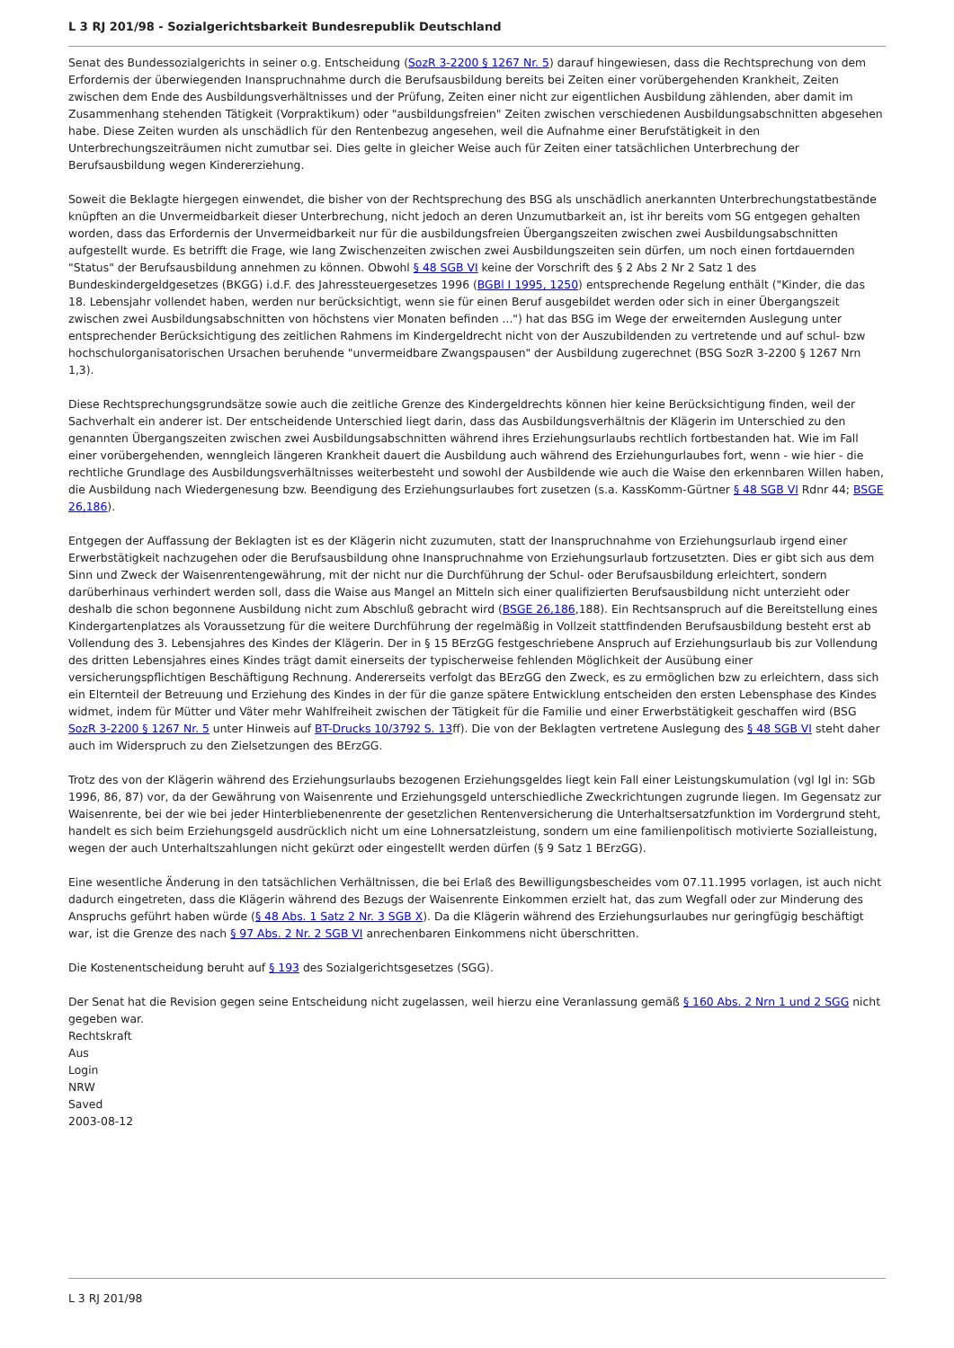L 3 RJ 201/98 - Sozialgerichtsbarkeit Bundesrepublik Deutschland
Senat des Bundessozialgerichts in seiner o.g. Entscheidung (SozR 3-2200 § 1267 Nr. 5) darauf hingewiesen, dass die Rechtsprechung von dem Erfordernis der überwiegenden Inanspruchnahme durch die Berufsausbildung bereits bei Zeiten einer vorübergehenden Krankheit, Zeiten zwischen dem Ende des Ausbildungsverhältnisses und der Prüfung, Zeiten einer nicht zur eigentlichen Ausbildung zählenden, aber damit im Zusammenhang stehenden Tätigkeit (Vorpraktikum) oder "ausbildungsfreien" Zeiten zwischen verschiedenen Ausbildungsabschnitten abgesehen habe. Diese Zeiten wurden als unschädlich für den Rentenbezug angesehen, weil die Aufnahme einer Berufstätigkeit in den Unterbrechungszeiträumen nicht zumutbar sei. Dies gelte in gleicher Weise auch für Zeiten einer tatsächlichen Unterbrechung der Berufsausbildung wegen Kindererziehung.
Soweit die Beklagte hiergegen einwendet, die bisher von der Rechtsprechung des BSG als unschädlich anerkannten Unterbrechungstatbestände knüpften an die Unvermeidbarkeit dieser Unterbrechung, nicht jedoch an deren Unzumutbarkeit an, ist ihr bereits vom SG entgegen gehalten worden, dass das Erfordernis der Unvermeidbarkeit nur für die ausbildungsfreien Übergangszeiten zwischen zwei Ausbildungsabschnitten aufgestellt wurde. Es betrifft die Frage, wie lang Zwischenzeiten zwischen zwei Ausbildungszeiten sein dürfen, um noch einen fortdauernden "Status" der Berufsausbildung annehmen zu können. Obwohl § 48 SGB VI keine der Vorschrift des § 2 Abs 2 Nr 2 Satz 1 des Bundeskindergeldgesetzes (BKGG) i.d.F. des Jahressteuergesetzes 1996 (BGBl I 1995, 1250) entsprechende Regelung enthält ("Kinder, die das 18. Lebensjahr vollendet haben, werden nur berücksichtigt, wenn sie für einen Beruf ausgebildet werden oder sich in einer Übergangszeit zwischen zwei Ausbildungsabschnitten von höchstens vier Monaten befinden ...") hat das BSG im Wege der erweiternden Auslegung unter entsprechender Berücksichtigung des zeitlichen Rahmens im Kindergeldrecht nicht von der Auszubildenden zu vertretende und auf schul- bzw hochschulorganisatorischen Ursachen beruhende "unvermeidbare Zwangspausen" der Ausbildung zugerechnet (BSG SozR 3-2200 § 1267 Nrn 1,3).
Diese Rechtsprechungsgrundsätze sowie auch die zeitliche Grenze des Kindergeldrechts können hier keine Berücksichtigung finden, weil der Sachverhalt ein anderer ist. Der entscheidende Unterschied liegt darin, dass das Ausbildungsverhältnis der Klägerin im Unterschied zu den genannten Übergangszeiten zwischen zwei Ausbildungsabschnitten während ihres Erziehungsurlaubs rechtlich fortbestanden hat. Wie im Fall einer vorübergehenden, wenngleich längeren Krankheit dauert die Ausbildung auch während des Erziehungurlaubes fort, wenn - wie hier - die rechtliche Grundlage des Ausbildungsverhältnisses weiterbesteht und sowohl der Ausbildende wie auch die Waise den erkennbaren Willen haben, die Ausbildung nach Wiedergenesung bzw. Beendigung des Erziehungsurlaubes fort zusetzen (s.a. KassKomm-Gürtner § 48 SGB VI Rdnr 44; BSGE 26,186).
Entgegen der Auffassung der Beklagten ist es der Klägerin nicht zuzumuten, statt der Inanspruchnahme von Erziehungsurlaub irgend einer Erwerbstätigkeit nachzugehen oder die Berufsausbildung ohne Inanspruchnahme von Erziehungsurlaub fortzusetzten. Dies er gibt sich aus dem Sinn und Zweck der Waisenrentengewährung, mit der nicht nur die Durchführung der Schul- oder Berufsausbildung erleichtert, sondern darüberhinaus verhindert werden soll, dass die Waise aus Mangel an Mitteln sich einer qualifizierten Berufsausbildung nicht unterzieht oder deshalb die schon begonnene Ausbildung nicht zum Abschluß gebracht wird (BSGE 26,186,188). Ein Rechtsanspruch auf die Bereitstellung eines Kindergartenplatzes als Voraussetzung für die weitere Durchführung der regelmäßig in Vollzeit stattfindenden Berufsausbildung besteht erst ab Vollendung des 3. Lebensjahres des Kindes der Klägerin. Der in § 15 BErzGG festgeschriebene Anspruch auf Erziehungsurlaub bis zur Vollendung des dritten Lebensjahres eines Kindes trägt damit einerseits der typischerweise fehlenden Möglichkeit der Ausübung einer versicherungspflichtigen Beschäftigung Rechnung. Andererseits verfolgt das BErzGG den Zweck, es zu ermöglichen bzw zu erleichtern, dass sich ein Elternteil der Betreuung und Erziehung des Kindes in der für die ganze spätere Entwicklung entscheiden den ersten Lebensphase des Kindes widmet, indem für Mütter und Väter mehr Wahlfreiheit zwischen der Tätigkeit für die Familie und einer Erwerbstätigkeit geschaffen wird (BSG SozR 3-2200 § 1267 Nr. 5 unter Hinweis auf BT-Drucks 10/3792 S. 13ff). Die von der Beklagten vertretene Auslegung des § 48 SGB VI steht daher auch im Widerspruch zu den Zielsetzungen des BErzGG.
Trotz des von der Klägerin während des Erziehungsurlaubs bezogenen Erziehungsgeldes liegt kein Fall einer Leistungskumulation (vgl Igl in: SGb 1996, 86, 87) vor, da der Gewährung von Waisenrente und Erziehungsgeld unterschiedliche Zweckrichtungen zugrunde liegen. Im Gegensatz zur Waisenrente, bei der wie bei jeder Hinterbliebenenrente der gesetzlichen Rentenversicherung die Unterhaltsersatzfunktion im Vordergrund steht, handelt es sich beim Erziehungsgeld ausdrücklich nicht um eine Lohnersatzleistung, sondern um eine familienpolitisch motivierte Sozialleistung, wegen der auch Unterhaltszahlungen nicht gekürzt oder eingestellt werden dürfen (§ 9 Satz 1 BErzGG).
Eine wesentliche Änderung in den tatsächlichen Verhältnissen, die bei Erlaß des Bewilligungsbescheides vom 07.11.1995 vorlagen, ist auch nicht dadurch eingetreten, dass die Klägerin während des Bezugs der Waisenrente Einkommen erzielt hat, das zum Wegfall oder zur Minderung des Anspruchs geführt haben würde (§ 48 Abs. 1 Satz 2 Nr. 3 SGB X). Da die Klägerin während des Erziehungsurlaubes nur geringfügig beschäftigt war, ist die Grenze des nach § 97 Abs. 2 Nr. 2 SGB VI anrechenbaren Einkommens nicht überschritten.
Die Kostenentscheidung beruht auf § 193 des Sozialgerichtsgesetzes (SGG).
Der Senat hat die Revision gegen seine Entscheidung nicht zugelassen, weil hierzu eine Veranlassung gemäß § 160 Abs. 2 Nrn 1 und 2 SGG nicht gegeben war.
Rechtskraft
Aus
Login
NRW
Saved
2003-08-12
L 3 RJ 201/98